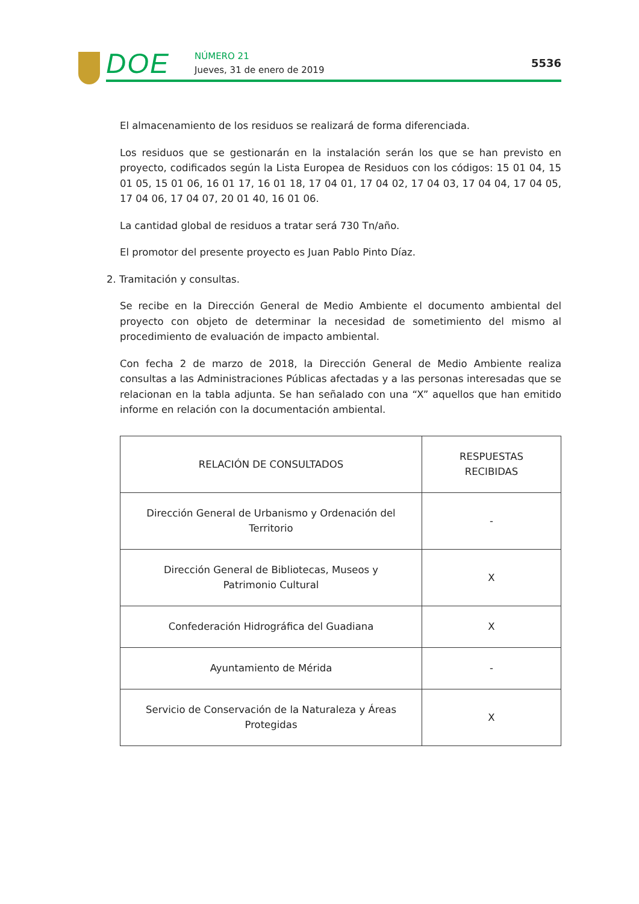DOE NÚMERO 21
Jueves, 31 de enero de 2019
5536
El almacenamiento de los residuos se realizará de forma diferenciada.
Los residuos que se gestionarán en la instalación serán los que se han previsto en proyecto, codificados según la Lista Europea de Residuos con los códigos: 15 01 04, 15 01 05, 15 01 06, 16 01 17, 16 01 18, 17 04 01, 17 04 02, 17 04 03, 17 04 04, 17 04 05, 17 04 06, 17 04 07, 20 01 40, 16 01 06.
La cantidad global de residuos a tratar será 730 Tn/año.
El promotor del presente proyecto es Juan Pablo Pinto Díaz.
2. Tramitación y consultas.
Se recibe en la Dirección General de Medio Ambiente el documento ambiental del proyecto con objeto de determinar la necesidad de sometimiento del mismo al procedimiento de evaluación de impacto ambiental.
Con fecha 2 de marzo de 2018, la Dirección General de Medio Ambiente realiza consultas a las Administraciones Públicas afectadas y a las personas interesadas que se relacionan en la tabla adjunta. Se han señalado con una “X” aquellos que han emitido informe en relación con la documentación ambiental.
| RELACIÓN DE CONSULTADOS | RESPUESTAS RECIBIDAS |
| Dirección General de Urbanismo y Ordenación del Territorio | - |
| Dirección General de Bibliotecas, Museos y Patrimonio Cultural | X |
| Confederación Hidrográfica del Guadiana | X |
| Ayuntamiento de Mérida | - |
| Servicio de Conservación de la Naturaleza y Áreas Protegidas | X |